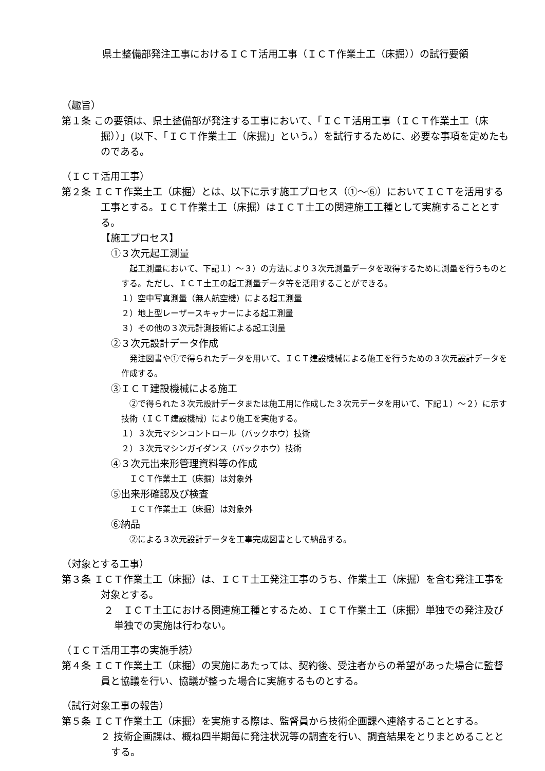県土整備部発注工事におけるＩＣＴ活用工事（ＩＣＴ作業土工（床掘））の試行要領
（趣旨）
第１条 この要領は、県土整備部が発注する工事において、「ＩＣＴ活用工事（ＩＣＴ作業土工（床掘））」(以下、「ＩＣＴ作業土工（床掘)」という。）を試行するために、必要な事項を定めたものである。
（ＩＣＴ活用工事）
第２条 ＩＣＴ作業土工（床掘）とは、以下に示す施工プロセス（①～⑥）においてＩＣＴを活用する工事とする。ＩＣＴ作業土工（床掘）はＩＣＴ土工の関連施工工種として実施することとする。
【施工プロセス】
①３次元起工測量
　起工測量において、下記１）～３）の方法により３次元測量データを取得するために測量を行うものとする。ただし、ＩＣＴ土工の起工測量データ等を活用することができる。
１）空中写真測量（無人航空機）による起工測量
２）地上型レーザースキャナーによる起工測量
３）その他の３次元計測技術による起工測量
②３次元設計データ作成
　発注図書や①で得られたデータを用いて、ＩＣＴ建設機械による施工を行うための３次元設計データを作成する。
③ＩＣＴ建設機械による施工
　②で得られた３次元設計データまたは施工用に作成した３次元データを用いて、下記１）～２）に示す技術（ＩＣＴ建設機械）により施工を実施する。
１）３次元マシンコントロール（バックホウ）技術
２）３次元マシンガイダンス（バックホウ）技術
④３次元出来形管理資料等の作成
　ＩＣＴ作業土工（床掘）は対象外
⑤出来形確認及び検査
　ＩＣＴ作業土工（床掘）は対象外
⑥納品
　②による３次元設計データを工事完成図書として納品する。
（対象とする工事）
第３条 ＩＣＴ作業土工（床掘）は、ＩＣＴ土工発注工事のうち、作業土工（床掘）を含む発注工事を対象とする。
２　ＩＣＴ土工における関連施工種とするため、ＩＣＴ作業土工（床掘）単独での発注及び単独での実施は行わない。
（ＩＣＴ活用工事の実施手続）
第４条 ＩＣＴ作業土工（床掘）の実施にあたっては、契約後、受注者からの希望があった場合に監督員と協議を行い、協議が整った場合に実施するものとする。
（試行対象工事の報告）
第５条 ＩＣＴ作業土工（床掘）を実施する際は、監督員から技術企画課へ連絡することとする。
２ 技術企画課は、概ね四半期毎に発注状況等の調査を行い、調査結果をとりまとめることとする。